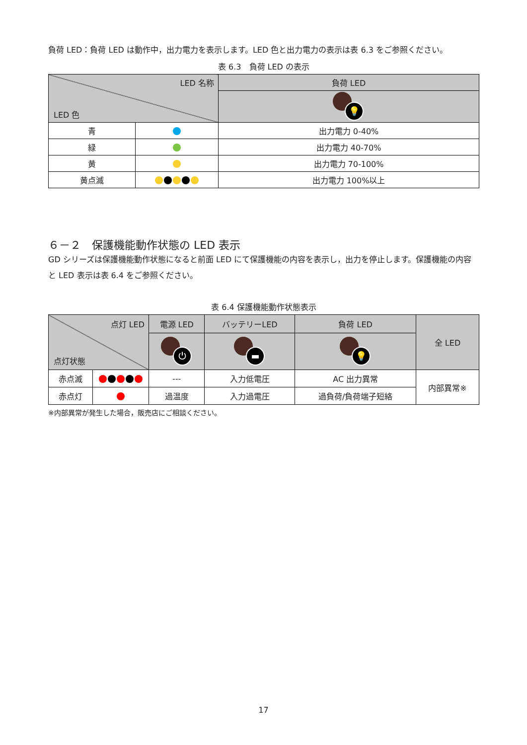負荷 LED：負荷 LED は動作中，出力電力を表示します。LED 色と出力電力の表示は表 6.3 をご参照ください。
表 6.3　負荷 LED の表示
| LED 名称 LED 色 | | 負荷 LED |
| --- | --- | --- |
| | | 💡 |
| 青 | | 出力電力 0-40% |
| 緑 | | 出力電力 40-70% |
| 黄 | | 出力電力 70-100% |
| 黄点滅 | | 出力電力 100%以上 |
６－２　保護機能動作状態の LED 表示
GD シリーズは保護機能動作状態になると前面 LED にて保護機能の内容を表示し，出力を停止します。保護機能の内容と LED 表示は表 6.4 をご参照ください。
表 6.4 保護機能動作状態表示
| 点灯 LED 点灯状態 | | 電源 LED | バッテリーLED | 負荷 LED | 全 LED |
| --- | --- | --- | --- | --- | --- |
| | | ⏻ | ▬ | 💡 | |
| 赤点滅 | | --- | 入力低電圧 | AC 出力異常 | 内部異常※ |
| 赤点灯 | | 過温度 | 入力過電圧 | 過負荷/負荷端子短絡 | |
※内部異常が発生した場合，販売店にご相談ください。
17